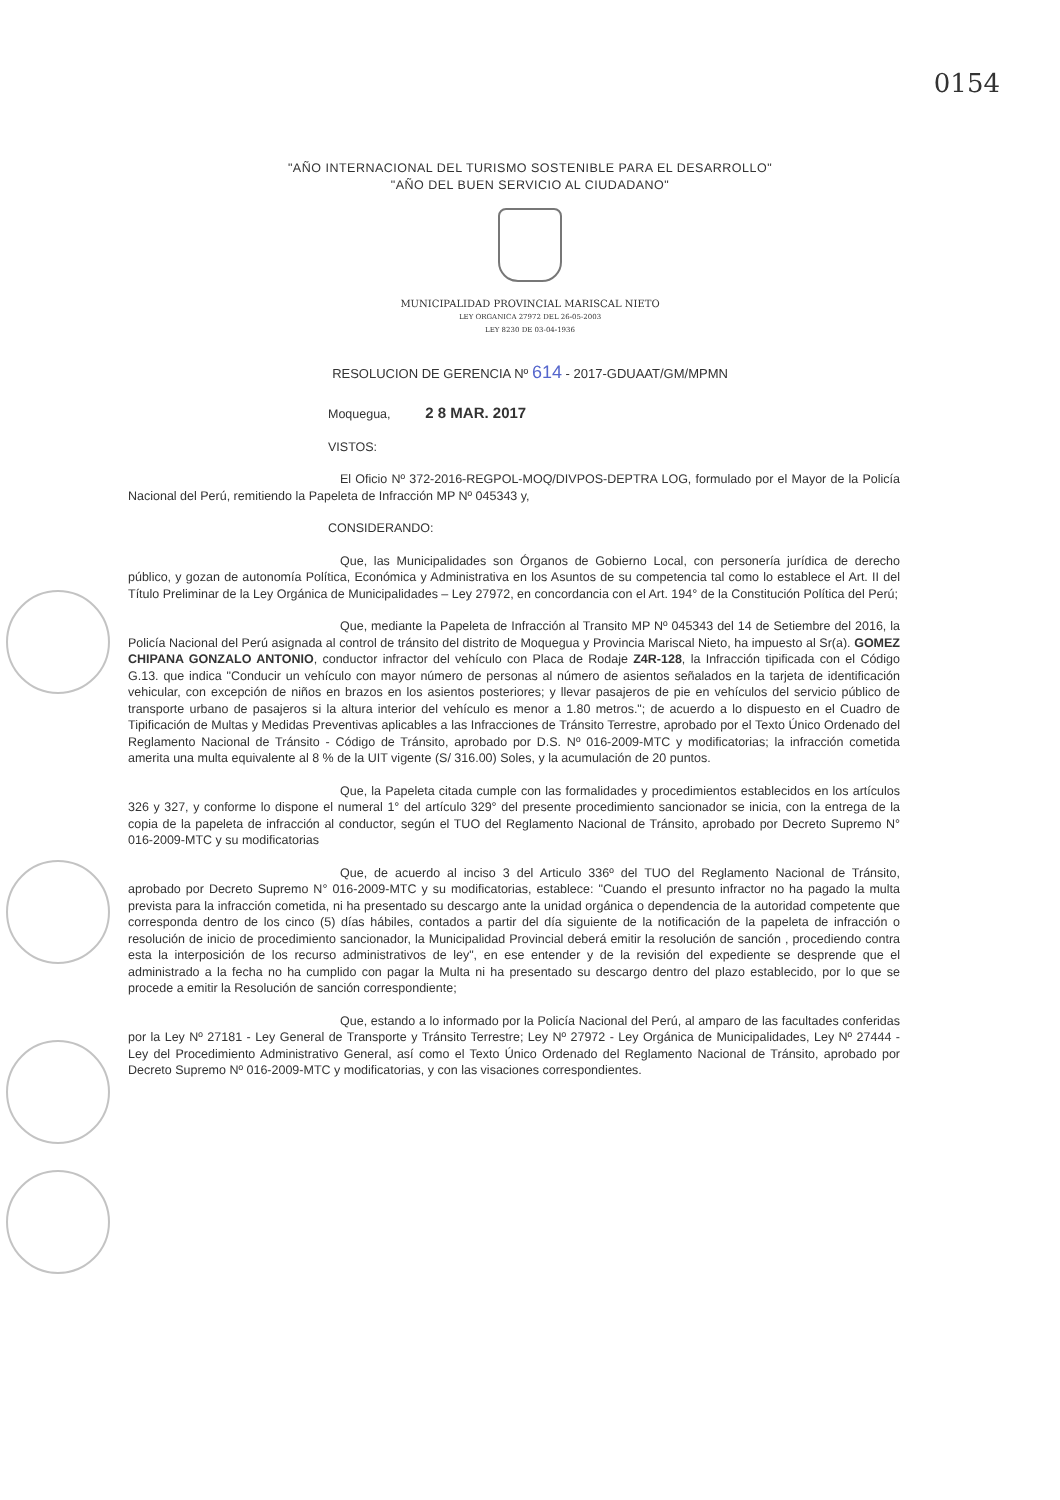0154
"AÑO INTERNACIONAL DEL TURISMO SOSTENIBLE PARA EL DESARROLLO"
"AÑO DEL BUEN SERVICIO AL CIUDADANO"
MUNICIPALIDAD PROVINCIAL MARISCAL NIETO
LEY ORGANICA 27972 DEL 26-05-2003
LEY 8230 DE 03-04-1936
RESOLUCION DE GERENCIA Nº 614 - 2017-GDUAAT/GM/MPMN
Moqueguа, 2 8 MAR. 2017
VISTOS:
El Oficio Nº 372-2016-REGPOL-MOQ/DIVPOS-DEPTRA LOG, formulado por el Mayor de la Policía Nacional del Perú, remitiendo la Papeleta de Infracción MP Nº 045343 y,
CONSIDERANDO:
Que, las Municipalidades son Órganos de Gobierno Local, con personería jurídica de derecho público, y gozan de autonomía Política, Económica y Administrativa en los Asuntos de su competencia tal como lo establece el Art. II del Título Preliminar de la Ley Orgánica de Municipalidades – Ley 27972, en concordancia con el Art. 194° de la Constitución Política del Perú;
Que, mediante la Papeleta de Infracción al Transito MP Nº 045343 del 14 de Setiembre del 2016, la Policía Nacional del Perú asignada al control de tránsito del distrito de Moquegua y Provincia Mariscal Nieto, ha impuesto al Sr(a). GOMEZ CHIPANA GONZALO ANTONIO, conductor infractor del vehículo con Placa de Rodaje Z4R-128, la Infracción tipificada con el Código G.13. que indica "Conducir un vehículo con mayor número de personas al número de asientos señalados en la tarjeta de identificación vehicular, con excepción de niños en brazos en los asientos posteriores; y llevar pasajeros de pie en vehículos del servicio público de transporte urbano de pasajeros si la altura interior del vehículo es menor a 1.80 metros."; de acuerdo a lo dispuesto en el Cuadro de Tipificación de Multas y Medidas Preventivas aplicables a las Infracciones de Tránsito Terrestre, aprobado por el Texto Único Ordenado del Reglamento Nacional de Tránsito - Código de Tránsito, aprobado por D.S. Nº 016-2009-MTC y modificatorias; la infracción cometida amerita una multa equivalente al 8 % de la UIT vigente (S/ 316.00) Soles, y la acumulación de 20 puntos.
Que, la Papeleta citada cumple con las formalidades y procedimientos establecidos en los artículos 326 y 327, y conforme lo dispone el numeral 1° del artículo 329° del presente procedimiento sancionador se inicia, con la entrega de la copia de la papeleta de infracción al conductor, según el TUO del Reglamento Nacional de Tránsito, aprobado por Decreto Supremo N° 016-2009-MTC y su modificatorias
Que, de acuerdo al inciso 3 del Articulo 336º del TUO del Reglamento Nacional de Tránsito, aprobado por Decreto Supremo N° 016-2009-MTC y su modificatorias, establece: "Cuando el presunto infractor no ha pagado la multa prevista para la infracción cometida, ni ha presentado su descargo ante la unidad orgánica o dependencia de la autoridad competente que corresponda dentro de los cinco (5) días hábiles, contados a partir del día siguiente de la notificación de la papeleta de infracción o resolución de inicio de procedimiento sancionador, la Municipalidad Provincial deberá emitir la resolución de sanción , procediendo contra esta la interposición de los recurso administrativos de ley", en ese entender y de la revisión del expediente se desprende que el administrado a la fecha no ha cumplido con pagar la Multa ni ha presentado su descargo dentro del plazo establecido, por lo que se procede a emitir la Resolución de sanción correspondiente;
Que, estando a lo informado por la Policía Nacional del Perú, al amparo de las facultades conferidas por la Ley Nº 27181 - Ley General de Transporte y Tránsito Terrestre; Ley Nº 27972 - Ley Orgánica de Municipalidades, Ley Nº 27444 - Ley del Procedimiento Administrativo General, así como el Texto Único Ordenado del Reglamento Nacional de Tránsito, aprobado por Decreto Supremo Nº 016-2009-MTC y modificatorias, y con las visaciones correspondientes.